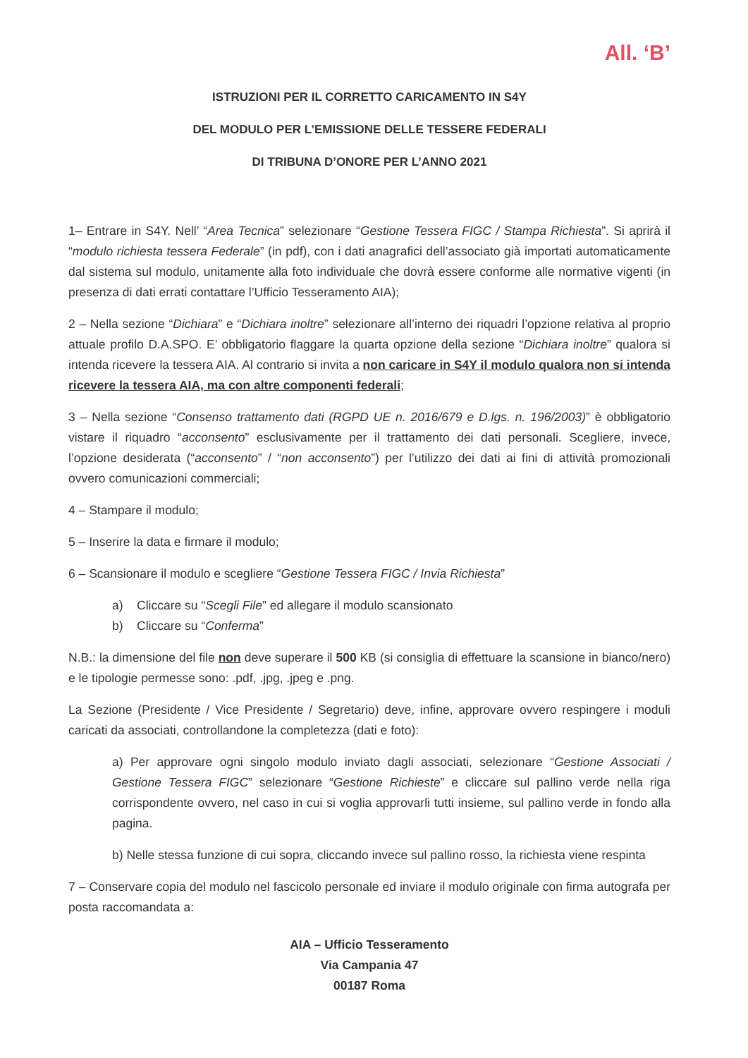All. ‘B’
ISTRUZIONI PER IL CORRETTO CARICAMENTO IN S4Y
DEL MODULO PER L’EMISSIONE DELLE TESSERE FEDERALI
DI TRIBUNA D’ONORE PER L’ANNO 2021
1– Entrare in S4Y. Nell’ “Area Tecnica” selezionare “Gestione Tessera FIGC / Stampa Richiesta”. Si aprirà il “modulo richiesta tessera Federale” (in pdf), con i dati anagrafici dell’associato già importati automaticamente dal sistema sul modulo, unitamente alla foto individuale che dovrà essere conforme alle normative vigenti (in presenza di dati errati contattare l’Ufficio Tesseramento AIA);
2 – Nella sezione “Dichiara” e “Dichiara inoltre” selezionare all’interno dei riquadri l’opzione relativa al proprio attuale profilo D.A.SPO. E’ obbligatorio flaggare la quarta opzione della sezione “Dichiara inoltre” qualora si intenda ricevere la tessera AIA. Al contrario si invita a non caricare in S4Y il modulo qualora non si intenda ricevere la tessera AIA, ma con altre componenti federali;
3 – Nella sezione “Consenso trattamento dati (RGPD UE n. 2016/679 e D.lgs. n. 196/2003)” è obbligatorio vistare il riquadro “acconsento” esclusivamente per il trattamento dei dati personali. Scegliere, invece, l’opzione desiderata (“acconsento” / “non acconsento”) per l’utilizzo dei dati ai fini di attività promozionali ovvero comunicazioni commerciali;
4 – Stampare il modulo;
5 – Inserire la data e firmare il modulo;
6 – Scansionare il modulo e scegliere “Gestione Tessera FIGC / Invia Richiesta”
a) Cliccare su “Scegli File” ed allegare il modulo scansionato
b) Cliccare su “Conferma”
N.B.: la dimensione del file non deve superare il 500 KB (si consiglia di effettuare la scansione in bianco/nero) e le tipologie permesse sono: .pdf, .jpg, .jpeg e .png.
La Sezione (Presidente / Vice Presidente / Segretario) deve, infine, approvare ovvero respingere i moduli caricati da associati, controllandone la completezza (dati e foto):
a) Per approvare ogni singolo modulo inviato dagli associati, selezionare “Gestione Associati / Gestione Tessera FIGC” selezionare “Gestione Richieste” e cliccare sul pallino verde nella riga corrispondente ovvero, nel caso in cui si voglia approvarli tutti insieme, sul pallino verde in fondo alla pagina.
b) Nelle stessa funzione di cui sopra, cliccando invece sul pallino rosso, la richiesta viene respinta
7 – Conservare copia del modulo nel fascicolo personale ed inviare il modulo originale con firma autografa per posta raccomandata a:
AIA – Ufficio Tesseramento
Via Campania 47
00187 Roma